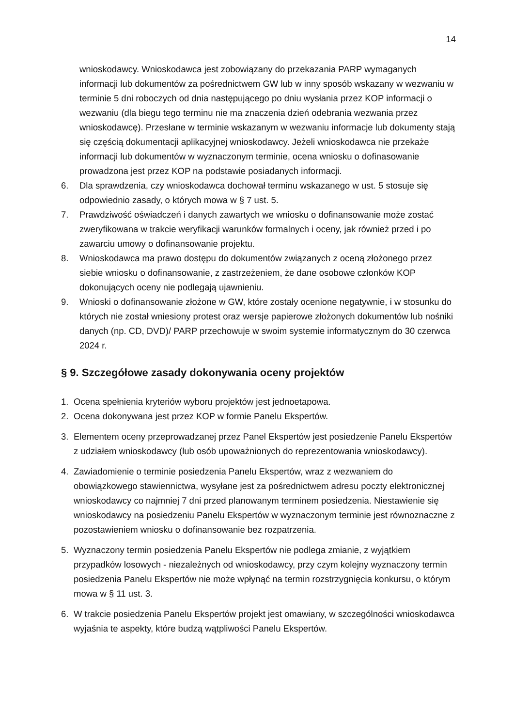14
wnioskodawcy. Wnioskodawca jest zobowiązany do przekazania PARP wymaganych informacji lub dokumentów za pośrednictwem GW lub w inny sposób wskazany w wezwaniu w terminie 5 dni roboczych od dnia następującego po dniu wysłania przez KOP informacji o wezwaniu (dla biegu tego terminu nie ma znaczenia dzień odebrania wezwania przez wnioskodawcę). Przesłane w terminie wskazanym w wezwaniu informacje lub dokumenty stają się częścią dokumentacji aplikacyjnej wnioskodawcy. Jeżeli wnioskodawca nie przekaże informacji lub dokumentów w wyznaczonym terminie, ocena wniosku o dofinasowanie prowadzona jest przez KOP na podstawie posiadanych informacji.
6. Dla sprawdzenia, czy wnioskodawca dochował terminu wskazanego w ust. 5 stosuje się odpowiednio zasady, o których mowa w § 7 ust. 5.
7. Prawdziwość oświadczeń i danych zawartych we wniosku o dofinansowanie może zostać zweryfikowana w trakcie weryfikacji warunków formalnych i oceny, jak również przed i po zawarciu umowy o dofinansowanie projektu.
8. Wnioskodawca ma prawo dostępu do dokumentów związanych z oceną złożonego przez siebie wniosku o dofinansowanie, z zastrzeżeniem, że dane osobowe członków KOP dokonujących oceny nie podlegają ujawnieniu.
9. Wnioski o dofinansowanie złożone w GW, które zostały ocenione negatywnie, i w stosunku do których nie został wniesiony protest oraz wersje papierowe złożonych dokumentów lub nośniki danych (np. CD, DVD)/ PARP przechowuje w swoim systemie informatycznym do 30 czerwca 2024 r.
§ 9. Szczegółowe zasady dokonywania oceny projektów
1. Ocena spełnienia kryteriów wyboru projektów jest jednoetapowa.
2. Ocena dokonywana jest przez KOP w formie Panelu Ekspertów.
3. Elementem oceny przeprowadzanej przez Panel Ekspertów jest posiedzenie Panelu Ekspertów z udziałem wnioskodawcy (lub osób upoważnionych do reprezentowania wnioskodawcy).
4. Zawiadomienie o terminie posiedzenia Panelu Ekspertów, wraz z wezwaniem do obowiązkowego stawiennictwa, wysyłane jest za pośrednictwem adresu poczty elektronicznej wnioskodawcy co najmniej 7 dni przed planowanym terminem posiedzenia. Niestawienie się wnioskodawcy na posiedzeniu Panelu Ekspertów w wyznaczonym terminie jest równoznaczne z pozostawieniem wniosku o dofinansowanie bez rozpatrzenia.
5. Wyznaczony termin posiedzenia Panelu Ekspertów nie podlega zmianie, z wyjątkiem przypadków losowych - niezależnych od wnioskodawcy, przy czym kolejny wyznaczony termin posiedzenia Panelu Ekspertów nie może wpłynąć na termin rozstrzygnięcia konkursu, o którym mowa w § 11 ust. 3.
6. W trakcie posiedzenia Panelu Ekspertów projekt jest omawiany, w szczególności wnioskodawca wyjaśnia te aspekty, które budzą wątpliwości Panelu Ekspertów.